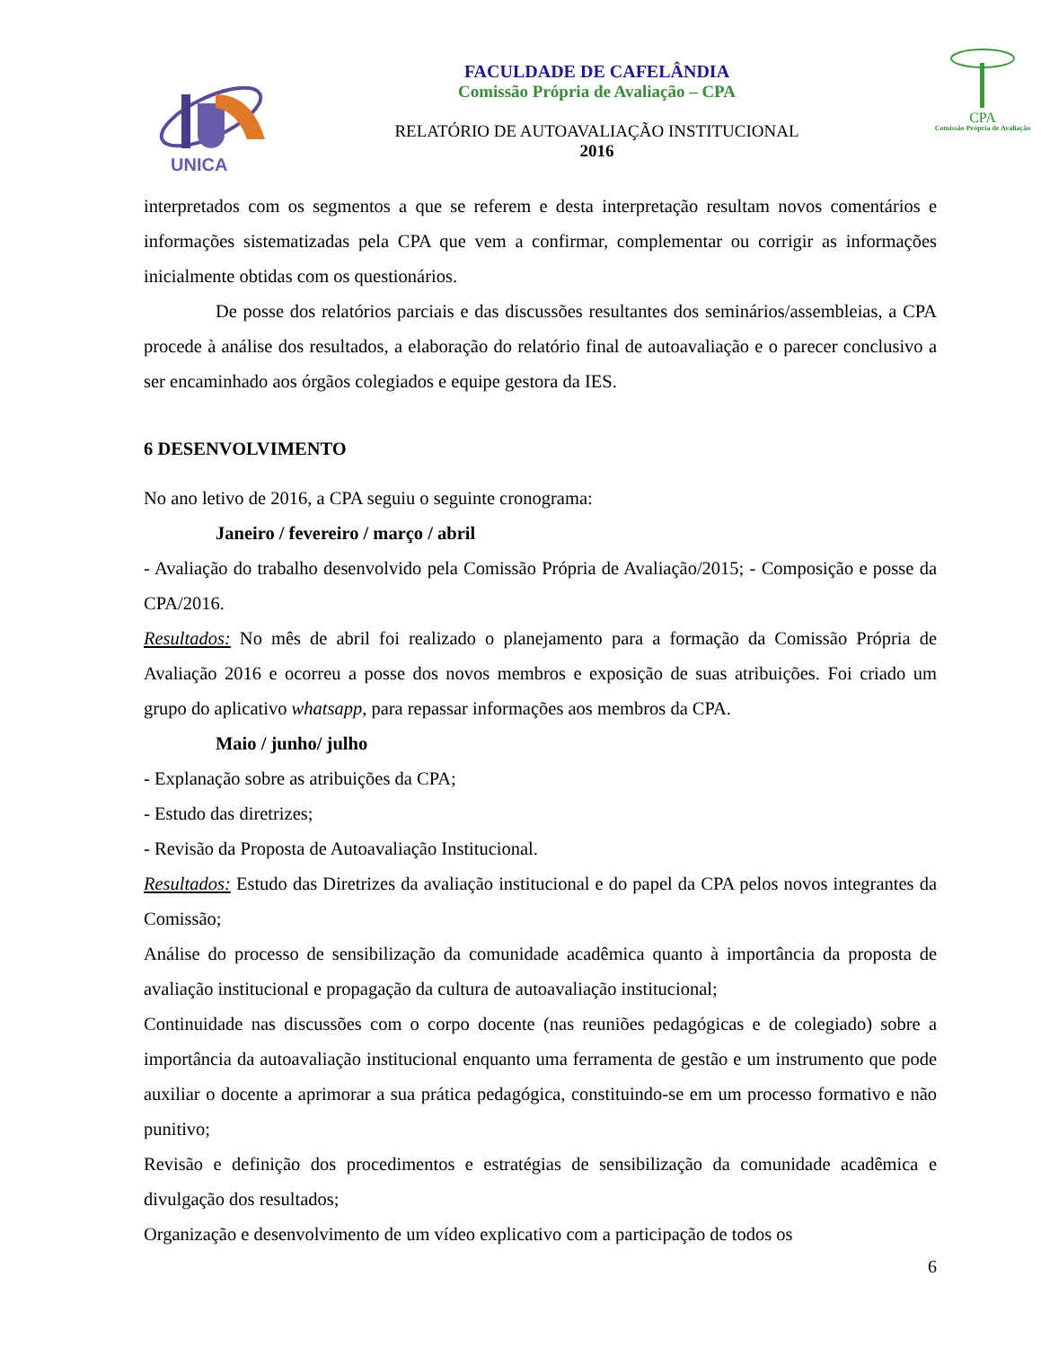UNICA
FACULDADE DE CAFELÂNDIA
Comissão Própria de Avaliação – CPA
RELATÓRIO DE AUTOAVALIAÇÃO INSTITUCIONAL
2016
CPA
Comissão Própria de Avaliação
interpretados com os segmentos a que se referem e desta interpretação resultam novos comentários e informações sistematizadas pela CPA que vem a confirmar, complementar ou corrigir as informações inicialmente obtidas com os questionários.
De posse dos relatórios parciais e das discussões resultantes dos seminários/assembleias, a CPA procede à análise dos resultados, a elaboração do relatório final de autoavaliação e o parecer conclusivo a ser encaminhado aos órgãos colegiados e equipe gestora da IES.
6 DESENVOLVIMENTO
No ano letivo de 2016, a CPA seguiu o seguinte cronograma:
Janeiro / fevereiro / março / abril
- Avaliação do trabalho desenvolvido pela Comissão Própria de Avaliação/2015; - Composição e posse da CPA/2016.
Resultados: No mês de abril foi realizado o planejamento para a formação da Comissão Própria de Avaliação 2016 e ocorreu a posse dos novos membros e exposição de suas atribuições. Foi criado um grupo do aplicativo whatsapp, para repassar informações aos membros da CPA.
Maio / junho/ julho
- Explanação sobre as atribuições da CPA;
- Estudo das diretrizes;
- Revisão da Proposta de Autoavaliação Institucional.
Resultados: Estudo das Diretrizes da avaliação institucional e do papel da CPA pelos novos integrantes da Comissão;
Análise do processo de sensibilização da comunidade acadêmica quanto à importância da proposta de avaliação institucional e propagação da cultura de autoavaliação institucional;
Continuidade nas discussões com o corpo docente (nas reuniões pedagógicas e de colegiado) sobre a importância da autoavaliação institucional enquanto uma ferramenta de gestão e um instrumento que pode auxiliar o docente a aprimorar a sua prática pedagógica, constituindo-se em um processo formativo e não punitivo;
Revisão e definição dos procedimentos e estratégias de sensibilização da comunidade acadêmica e divulgação dos resultados;
Organização e desenvolvimento de um vídeo explicativo com a participação de todos os
6